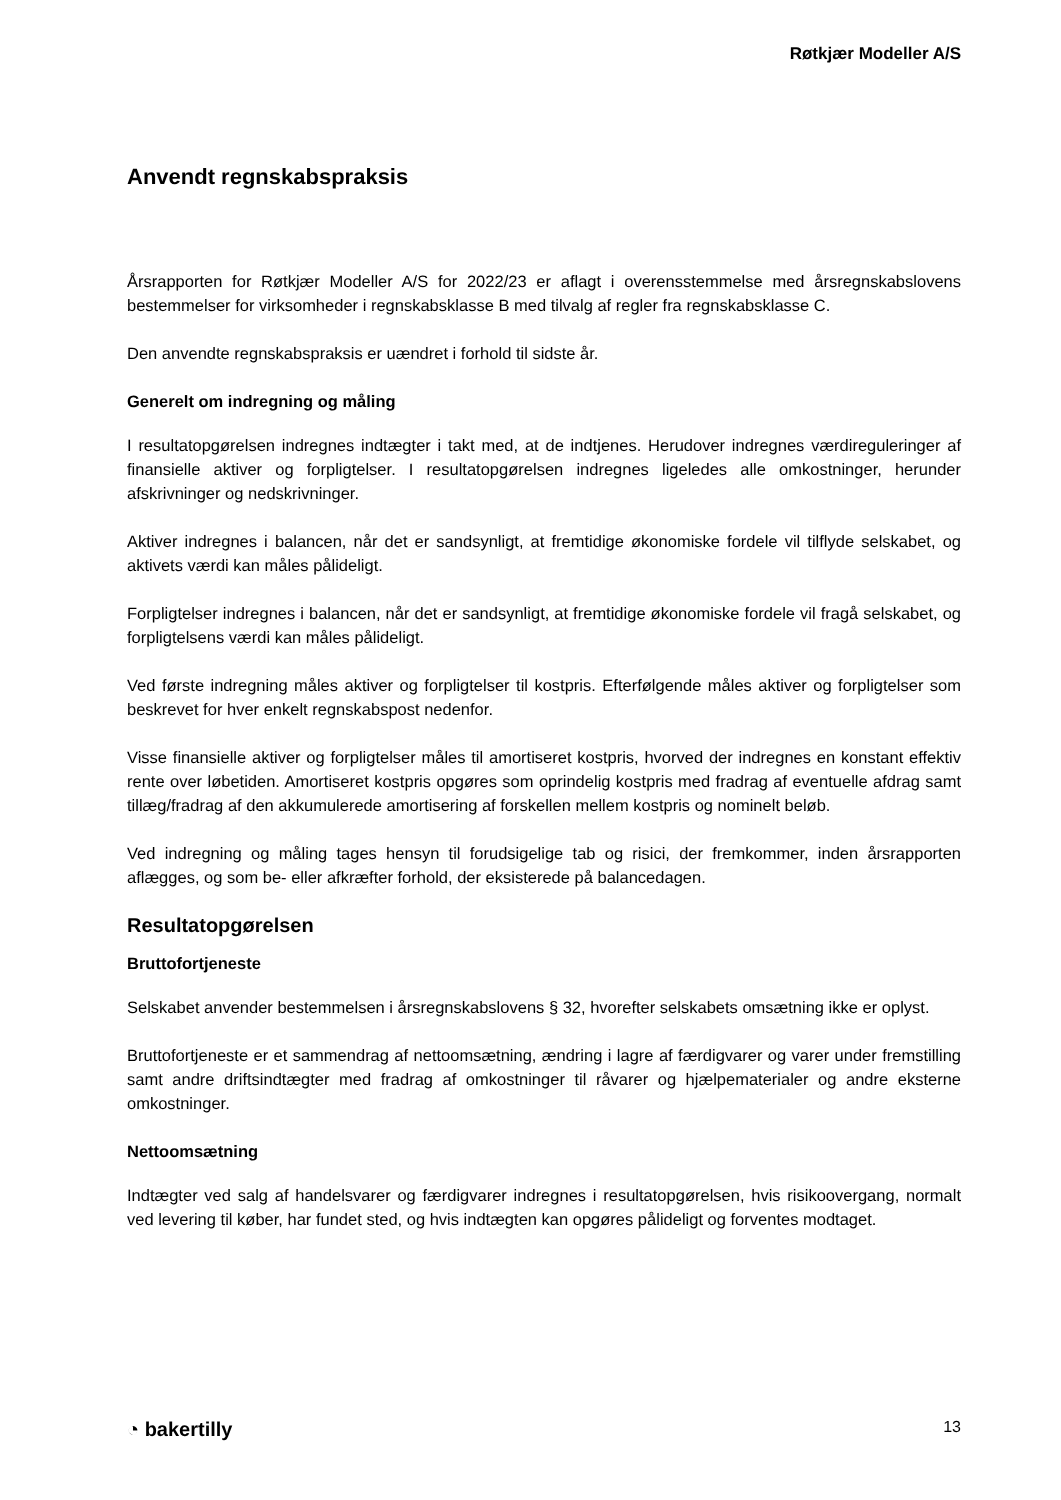Røtkjær Modeller A/S
Anvendt regnskabspraksis
Årsrapporten for Røtkjær Modeller A/S for 2022/23 er aflagt i overensstemmelse med årsregnskabslovens bestemmelser for virksomheder i regnskabsklasse B med tilvalg af regler fra regnskabsklasse C.
Den anvendte regnskabspraksis er uændret i forhold til sidste år.
Generelt om indregning og måling
I resultatopgørelsen indregnes indtægter i takt med, at de indtjenes. Herudover indregnes værdireguleringer af finansielle aktiver og forpligtelser. I resultatopgørelsen indregnes ligeledes alle omkostninger, herunder afskrivninger og nedskrivninger.
Aktiver indregnes i balancen, når det er sandsynligt, at fremtidige økonomiske fordele vil tilflyde selskabet, og aktivets værdi kan måles pålideligt.
Forpligtelser indregnes i balancen, når det er sandsynligt, at fremtidige økonomiske fordele vil fragå selskabet, og forpligtelsens værdi kan måles pålideligt.
Ved første indregning måles aktiver og forpligtelser til kostpris. Efterfølgende måles aktiver og forpligtelser som beskrevet for hver enkelt regnskabspost nedenfor.
Visse finansielle aktiver og forpligtelser måles til amortiseret kostpris, hvorved der indregnes en konstant effektiv rente over løbetiden. Amortiseret kostpris opgøres som oprindelig kostpris med fradrag af eventuelle afdrag samt tillæg/fradrag af den akkumulerede amortisering af forskellen mellem kostpris og nominelt beløb.
Ved indregning og måling tages hensyn til forudsigelige tab og risici, der fremkommer, inden årsrapporten aflægges, og som be- eller afkræfter forhold, der eksisterede på balancedagen.
Resultatopgørelsen
Bruttofortjeneste
Selskabet anvender bestemmelsen i årsregnskabslovens § 32, hvorefter selskabets omsætning ikke er oplyst.
Bruttofortjeneste er et sammendrag af nettoomsætning, ændring i lagre af færdigvarer og varer under fremstilling samt andre driftsindtægter med fradrag af omkostninger til råvarer og hjælpematerialer og andre eksterne omkostninger.
Nettoomsætning
Indtægter ved salg af handelsvarer og færdigvarer indregnes i resultatopgørelsen, hvis risikoovergang, normalt ved levering til køber, har fundet sted, og hvis indtægten kan opgøres pålideligt og forventes modtaget.
◔ bakertilly 13